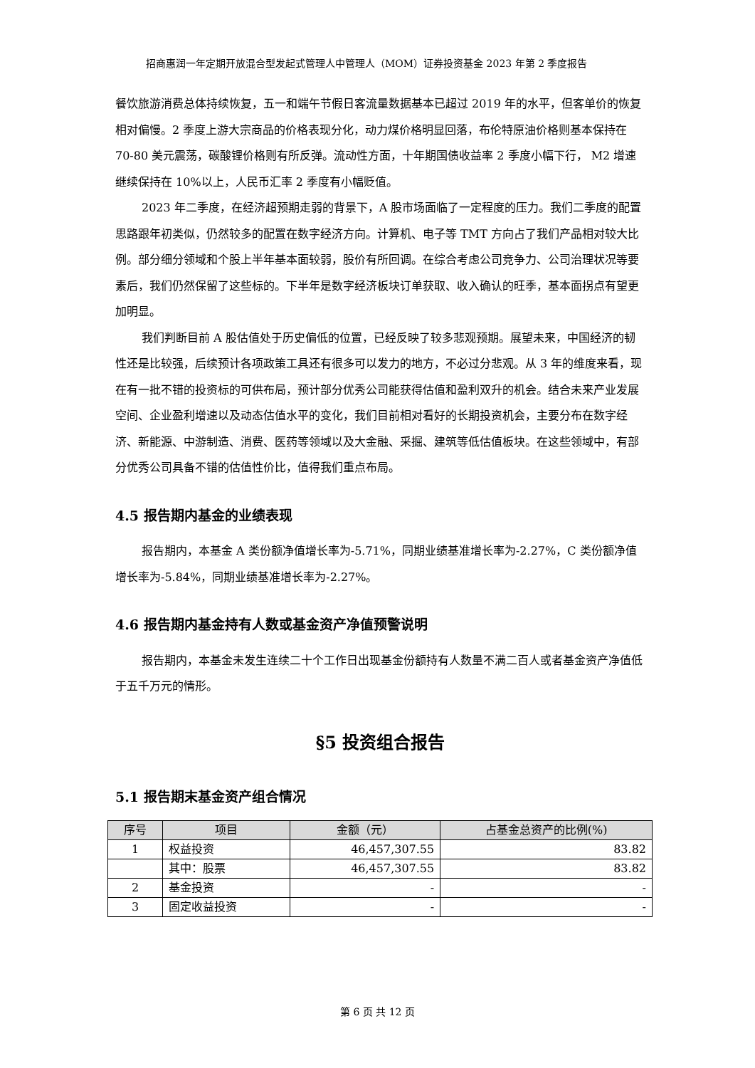招商惠润一年定期开放混合型发起式管理人中管理人（MOM）证券投资基金 2023 年第 2 季度报告
餐饮旅游消费总体持续恢复，五一和端午节假日客流量数据基本已超过 2019 年的水平，但客单价的恢复相对偏慢。2 季度上游大宗商品的价格表现分化，动力煤价格明显回落，布伦特原油价格则基本保持在 70-80 美元震荡，碳酸锂价格则有所反弹。流动性方面，十年期国债收益率 2 季度小幅下行， M2 增速继续保持在 10%以上，人民币汇率 2 季度有小幅贬值。
2023 年二季度，在经济超预期走弱的背景下，A 股市场面临了一定程度的压力。我们二季度的配置思路跟年初类似，仍然较多的配置在数字经济方向。计算机、电子等 TMT 方向占了我们产品相对较大比例。部分细分领域和个股上半年基本面较弱，股价有所回调。在综合考虑公司竞争力、公司治理状况等要素后，我们仍然保留了这些标的。下半年是数字经济板块订单获取、收入确认的旺季，基本面拐点有望更加明显。
我们判断目前 A 股估值处于历史偏低的位置，已经反映了较多悲观预期。展望未来，中国经济的韧性还是比较强，后续预计各项政策工具还有很多可以发力的地方，不必过分悲观。从 3 年的维度来看，现在有一批不错的投资标的可供布局，预计部分优秀公司能获得估值和盈利双升的机会。结合未来产业发展空间、企业盈利增速以及动态估值水平的变化，我们目前相对看好的长期投资机会，主要分布在数字经济、新能源、中游制造、消费、医药等领域以及大金融、采掘、建筑等低估值板块。在这些领域中，有部分优秀公司具备不错的估值性价比，值得我们重点布局。
4.5 报告期内基金的业绩表现
报告期内，本基金 A 类份额净值增长率为-5.71%，同期业绩基准增长率为-2.27%，C 类份额净值增长率为-5.84%，同期业绩基准增长率为-2.27%。
4.6 报告期内基金持有人数或基金资产净值预警说明
报告期内，本基金未发生连续二十个工作日出现基金份额持有人数量不满二百人或者基金资产净值低于五千万元的情形。
§5 投资组合报告
5.1 报告期末基金资产组合情况
| 序号 | 项目 | 金额（元） | 占基金总资产的比例(%) |
| --- | --- | --- | --- |
| 1 | 权益投资 | 46,457,307.55 | 83.82 |
| | 其中：股票 | 46,457,307.55 | 83.82 |
| 2 | 基金投资 | - | - |
| 3 | 固定收益投资 | - | - |
第 6 页 共 12 页